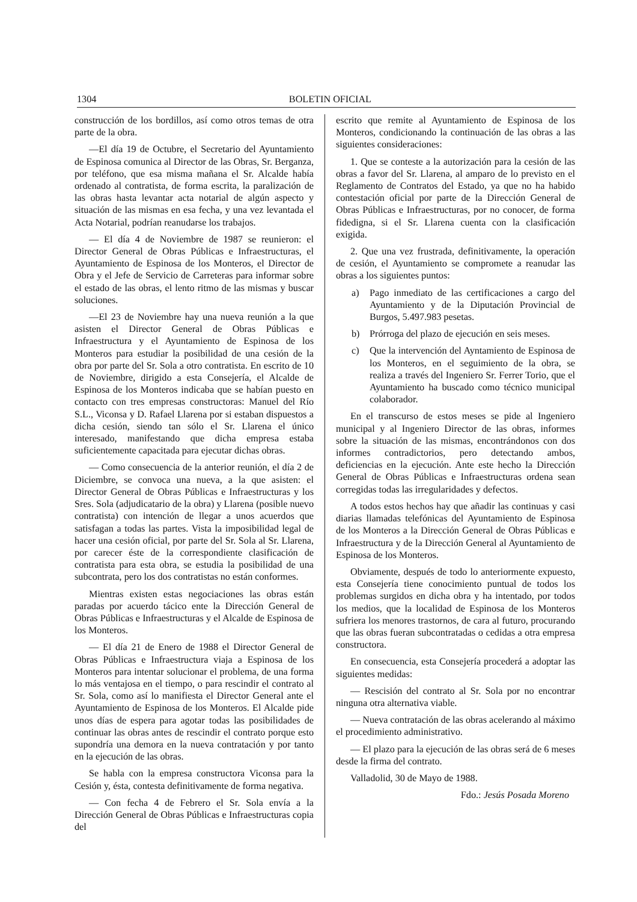1304 BOLETIN OFICIAL
construcción de los bordillos, así como otros temas de otra parte de la obra.
—El día 19 de Octubre, el Secretario del Ayuntamiento de Espinosa comunica al Director de las Obras, Sr. Berganza, por teléfono, que esa misma mañana el Sr. Alcalde había ordenado al contratista, de forma escrita, la paralización de las obras hasta levantar acta notarial de algún aspecto y situación de las mismas en esa fecha, y una vez levantada el Acta Notarial, podrían reanudarse los trabajos.
— El día 4 de Noviembre de 1987 se reunieron: el Director General de Obras Públicas e Infraestructuras, el Ayuntamiento de Espinosa de los Monteros, el Director de Obra y el Jefe de Servicio de Carreteras para informar sobre el estado de las obras, el lento ritmo de las mismas y buscar soluciones.
—El 23 de Noviembre hay una nueva reunión a la que asisten el Director General de Obras Públicas e Infraestructura y el Ayuntamiento de Espinosa de los Monteros para estudiar la posibilidad de una cesión de la obra por parte del Sr. Sola a otro contratista. En escrito de 10 de Noviembre, dirigido a esta Consejería, el Alcalde de Espinosa de los Monteros indicaba que se habían puesto en contacto con tres empresas constructoras: Manuel del Río S.L., Viconsa y D. Rafael Llarena por si estaban dispuestos a dicha cesión, siendo tan sólo el Sr. Llarena el único interesado, manifestando que dicha empresa estaba suficientemente capacitada para ejecutar dichas obras.
— Como consecuencia de la anterior reunión, el día 2 de Diciembre, se convoca una nueva, a la que asisten: el Director General de Obras Públicas e Infraestructuras y los Sres. Sola (adjudicatario de la obra) y Llarena (posible nuevo contratista) con intención de llegar a unos acuerdos que satisfagan a todas las partes. Vista la imposibilidad legal de hacer una cesión oficial, por parte del Sr. Sola al Sr. Llarena, por carecer éste de la correspondiente clasificación de contratista para esta obra, se estudia la posibilidad de una subcontrata, pero los dos contratistas no están conformes.
Mientras existen estas negociaciones las obras están paradas por acuerdo tácico ente la Dirección General de Obras Públicas e Infraestructuras y el Alcalde de Espinosa de los Monteros.
— El día 21 de Enero de 1988 el Director General de Obras Públicas e Infraestructura viaja a Espinosa de los Monteros para intentar solucionar el problema, de una forma lo más ventajosa en el tiempo, o para rescindir el contrato al Sr. Sola, como así lo manifiesta el Director General ante el Ayuntamiento de Espinosa de los Monteros. El Alcalde pide unos días de espera para agotar todas las posibilidades de continuar las obras antes de rescindir el contrato porque esto supondría una demora en la nueva contratación y por tanto en la ejecución de las obras.
Se habla con la empresa constructora Viconsa para la Cesión y, ésta, contesta definitivamente de forma negativa.
— Con fecha 4 de Febrero el Sr. Sola envía a la Dirección General de Obras Públicas e Infraestructuras copia del
escrito que remite al Ayuntamiento de Espinosa de los Monteros, condicionando la continuación de las obras a las siguientes consideraciones:
1. Que se conteste a la autorización para la cesión de las obras a favor del Sr. Llarena, al amparo de lo previsto en el Reglamento de Contratos del Estado, ya que no ha habido contestación oficial por parte de la Dirección General de Obras Públicas e Infraestructuras, por no conocer, de forma fidedigna, si el Sr. Llarena cuenta con la clasificación exigida.
2. Que una vez frustrada, definitivamente, la operación de cesión, el Ayuntamiento se compromete a reanudar las obras a los siguientes puntos:
a) Pago inmediato de las certificaciones a cargo del Ayuntamiento y de la Diputación Provincial de Burgos, 5.497.983 pesetas.
b) Prórroga del plazo de ejecución en seis meses.
c) Que la intervención del Ayntamiento de Espinosa de los Monteros, en el seguimiento de la obra, se realiza a través del Ingeniero Sr. Ferrer Torio, que el Ayuntamiento ha buscado como técnico municipal colaborador.
En el transcurso de estos meses se pide al Ingeniero municipal y al Ingeniero Director de las obras, informes sobre la situación de las mismas, encontrándonos con dos informes contradictorios, pero detectando ambos, deficiencias en la ejecución. Ante este hecho la Dirección General de Obras Públicas e Infraestructuras ordena sean corregidas todas las irregularidades y defectos.
A todos estos hechos hay que añadir las continuas y casi diarias llamadas telefónicas del Ayuntamiento de Espinosa de los Monteros a la Dirección General de Obras Públicas e Infraestructura y de la Dirección General al Ayuntamiento de Espinosa de los Monteros.
Obviamente, después de todo lo anteriormente expuesto, esta Consejería tiene conocimiento puntual de todos los problemas surgidos en dicha obra y ha intentado, por todos los medios, que la localidad de Espinosa de los Monteros sufriera los menores trastornos, de cara al futuro, procurando que las obras fueran subcontratadas o cedidas a otra empresa constructora.
En consecuencia, esta Consejería procederá a adoptar las siguientes medidas:
— Rescisión del contrato al Sr. Sola por no encontrar ninguna otra alternativa viable.
— Nueva contratación de las obras acelerando al máximo el procedimiento administrativo.
— El plazo para la ejecución de las obras será de 6 meses desde la firma del contrato.
Valladolid, 30 de Mayo de 1988.
Fdo.: Jesús Posada Moreno